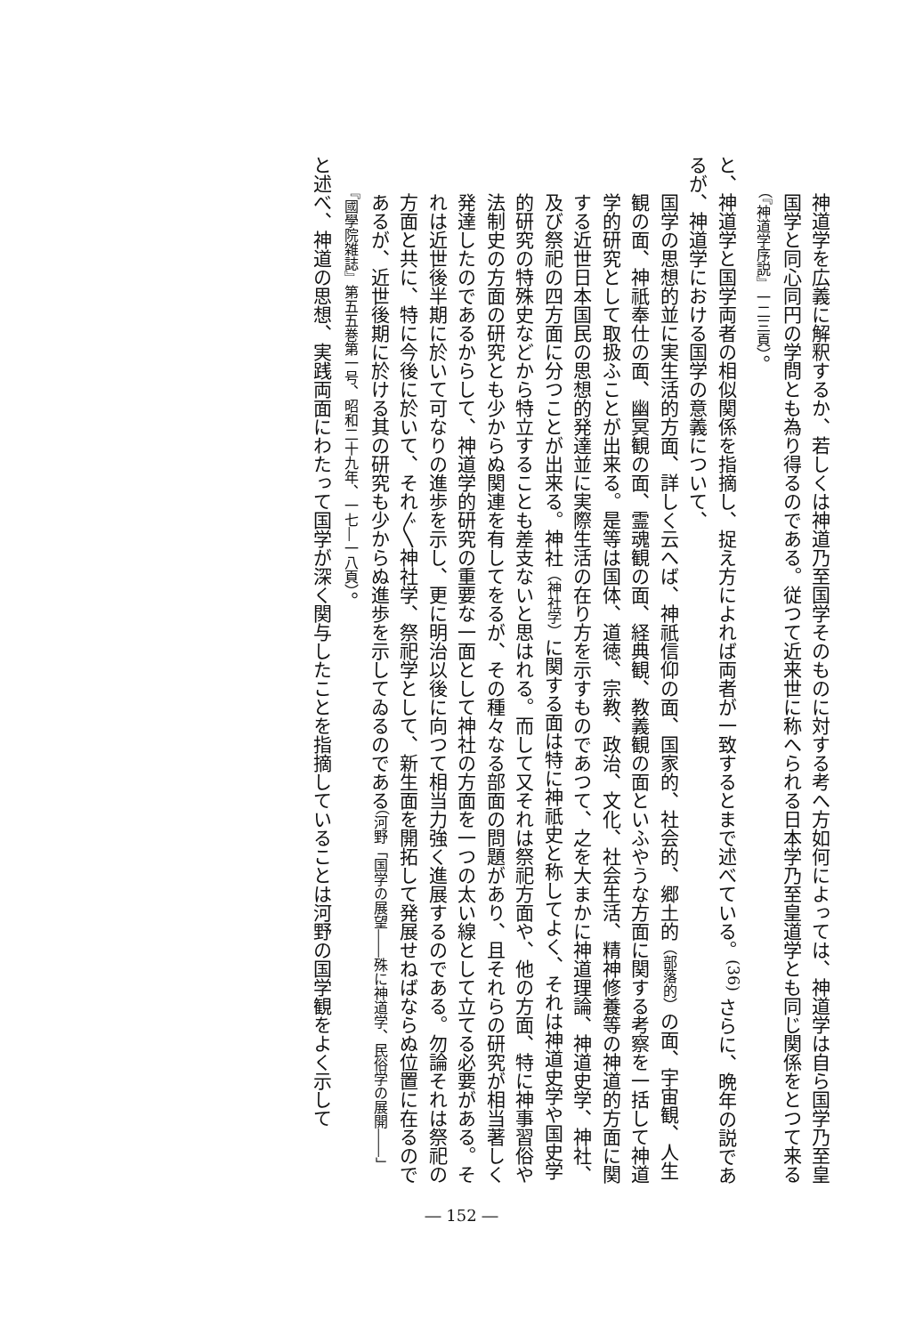神道学を広義に解釈するか、若しくは神道乃至国学そのものに対する考へ方如何によっては、神道学は自ら国学乃至皇国学と同心同円の学問とも為り得るのである。従つて近来世に称へられる日本学乃至皇道学とも同じ関係をとつて来る（『神道学序説』一二三頁）。
と、神道学と国学両者の相似関係を指摘し、捉え方によれば両者が一致するとまで述べている。<sup>(36)</sup> さらに、晩年の説であるが、神道学における国学の意義について、
国学の思想的並に実生活的方面、詳しく云へば、神祇信仰の面、国家的、社会的、郷土的（部落的）の面、宇宙観、人生観の面、神祇奉仕の面、幽冥観の面、霊魂観の面、経典観、教義観の面といふやうな方面に関する考察を一括して神道学的研究として取扱ふことが出来る。是等は国体、道徳、宗教、政治、文化、社会生活、精神修養等の神道的方面に関する近世日本国民の思想的発達並に実際生活の在り方を示すものであつて、之を大まかに神道理論、神道史学、神社、及び祭祀の四方面に分つことが出来る。神社（神社学）に関する面は特に神祇史と称してよく、それは神道史学や国史学的研究の特殊史などから特立することも差支ないと思はれる。而して又それは祭祀方面や、他の方面、特に神事習俗や法制史の方面の研究とも少からぬ関連を有してをるが、その種々なる部面の問題があり、且それらの研究が相当著しく発達したのであるからして、神道学的研究の重要な一面として神社の方面を一つの太い線として立てる必要がある。それは近世後半期に於いて可なりの進歩を示し、更に明治以後に向つて相当力強く進展するのである。勿論それは祭祀の方面と共に、特に今後に於いて、それ〴〵神社学、祭祀学として、新生面を開拓して発展せねばならぬ位置に在るのであるが、近世後期に於ける其の研究も少からぬ進歩を示してゐるのである（河野「国学の展望――殊に神道学、民俗学の展開――」『國學院雑誌』第五五巻第一号、昭和二十九年、一七―一八頁）。
と述べ、神道の思想、実践両面にわたって国学が深く関与したことを指摘していることは河野の国学観をよく示して
― 152 ―